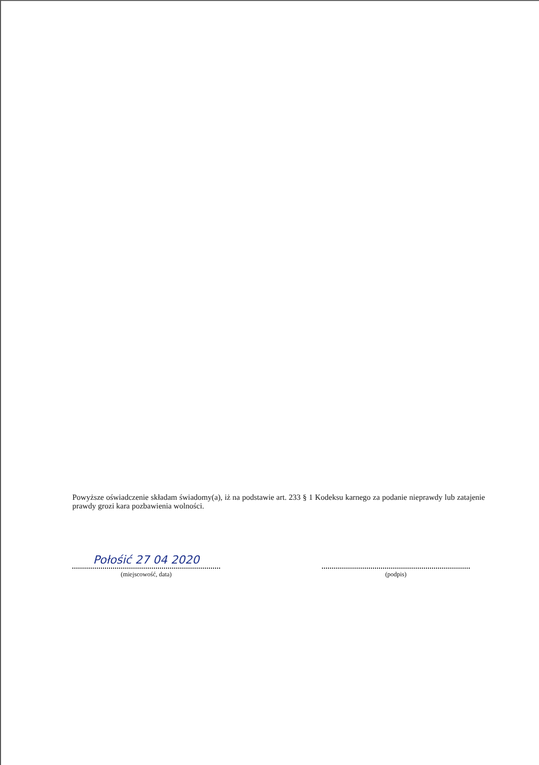Powyższe oświadczenie składam świadomy(a), iż na podstawie art. 233 § 1 Kodeksu karnego za podanie nieprawdy lub zatajenie prawdy grozi kara pozbawienia wolności.
Połośić 27 04 2020
(miejscowość, data)
(podpis)